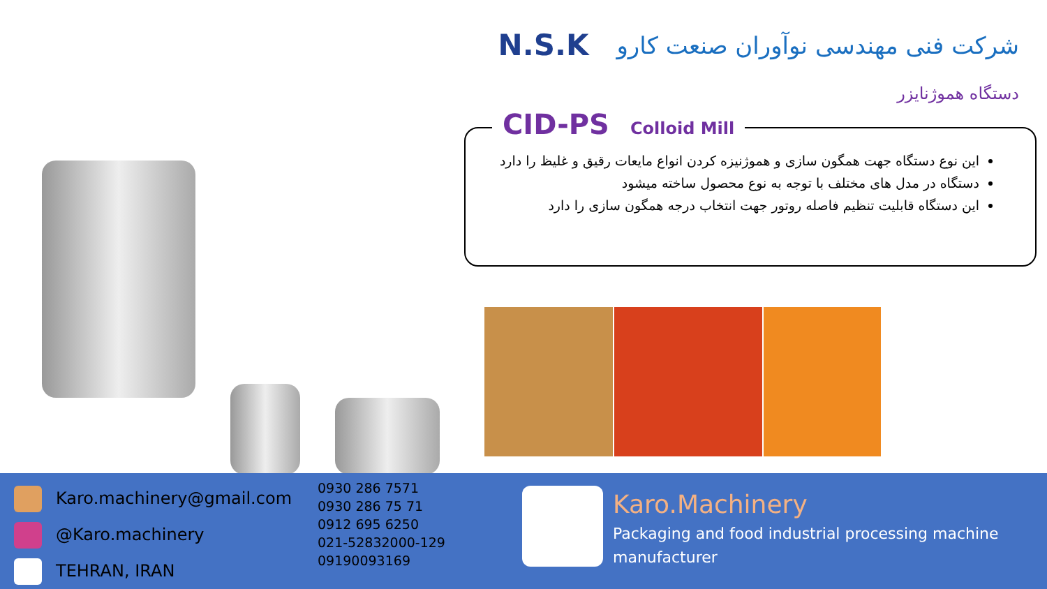N.S.K شرکت فنی مهندسی نوآوران صنعت کارو
دستگاه هموژنایزر
این نوع دستگاه جهت همگون سازی و هموژنیزه کردن انواع مایعات رقیق و غلیظ را دارد
دستگاه در مدل های مختلف با توجه به نوع محصول ساخته میشود
این دستگاه قابلیت تنظیم فاصله روتور جهت انتخاب درجه همگون سازی را دارد
CID-PS Colloid Mill
Karo.machinery@gmail.com
@Karo.machinery
TEHRAN, IRAN
0930 286 7571
0930 286 75 71
0912 695 6250
021-52832000-129
09190093169
Karo.Machinery
Packaging and food industrial processing machine manufacturer